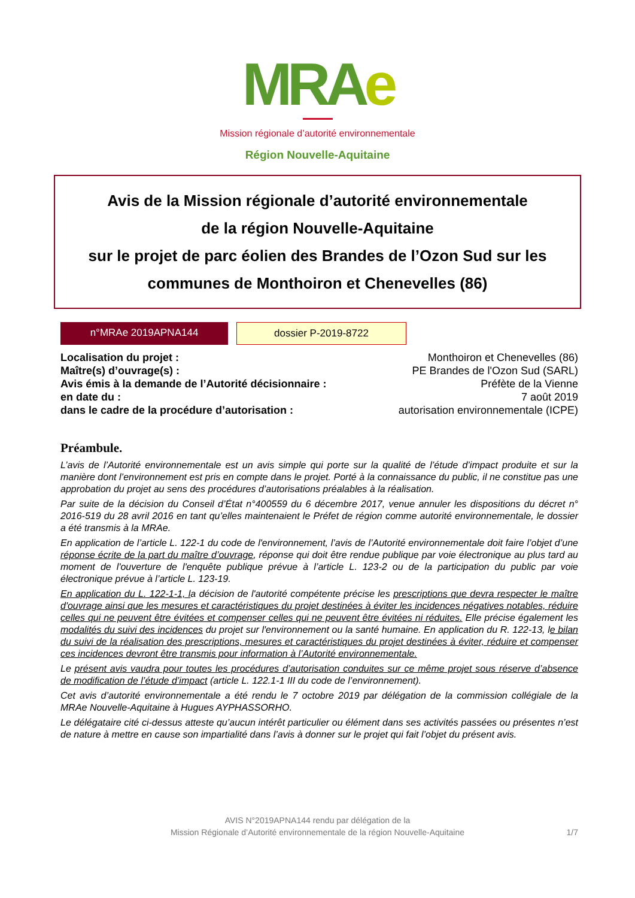MRA e
Mission régionale d’autorité environnementale
Région Nouvelle-Aquitaine
Avis de la Mission régionale d’autorité environnementale
de la région Nouvelle-Aquitaine
sur le projet de parc éolien des Brandes de l’Ozon Sud sur les communes de Monthoiron et Chenevelles (86)
n°MRAe 2019APNA144 dossier P-2019-8722
Localisation du projet : Monthoiron et Chenevelles (86)
Maître(s) d’ouvrage(s) : PE Brandes de l'Ozon Sud (SARL)
Avis émis à la demande de l’Autorité décisionnaire : Préfète de la Vienne
en date du : 7 août 2019
dans le cadre de la procédure d’autorisation : autorisation environnementale (ICPE)
Préambule.
L’avis de l’Autorité environnementale est un avis simple qui porte sur la qualité de l’étude d’impact produite et sur la manière dont l’environnement est pris en compte dans le projet. Porté à la connaissance du public, il ne constitue pas une approbation du projet au sens des procédures d’autorisations préalables à la réalisation.
Par suite de la décision du Conseil d’État n°400559 du 6 décembre 2017, venue annuler les dispositions du décret n° 2016-519 du 28 avril 2016 en tant qu’elles maintenaient le Préfet de région comme autorité environnementale, le dossier a été transmis à la MRAe.
En application de l’article L. 122-1 du code de l'environnement, l’avis de l’Autorité environnementale doit faire l’objet d’une réponse écrite de la part du maître d’ouvrage, réponse qui doit être rendue publique par voie électronique au plus tard au moment de l'ouverture de l'enquête publique prévue à l’article L. 123-2 ou de la participation du public par voie électronique prévue à l’article L. 123-19.
En application du L. 122-1-1, la décision de l'autorité compétente précise les prescriptions que devra respecter le maître d'ouvrage ainsi que les mesures et caractéristiques du projet destinées à éviter les incidences négatives notables, réduire celles qui ne peuvent être évitées et compenser celles qui ne peuvent être évitées ni réduites. Elle précise également les modalités du suivi des incidences du projet sur l'environnement ou la santé humaine. En application du R. 122-13, le bilan du suivi de la réalisation des prescriptions, mesures et caractéristiques du projet destinées à éviter, réduire et compenser ces incidences devront être transmis pour information à l’Autorité environnementale.
Le présent avis vaudra pour toutes les procédures d’autorisation conduites sur ce même projet sous réserve d’absence de modification de l’étude d’impact (article L. 122.1-1 III du code de l’environnement).
Cet avis d’autorité environnementale a été rendu le 7 octobre 2019 par délégation de la commission collégiale de la MRAe Nouvelle-Aquitaine à Hugues AYPHASSORHO.
Le délégataire cité ci-dessus atteste qu’aucun intérêt particulier ou élément dans ses activités passées ou présentes n’est de nature à mettre en cause son impartialité dans l’avis à donner sur le projet qui fait l’objet du présent avis.
AVIS N°2019APNA144 rendu par délégation de la
Mission Régionale d’Autorité environnementale de la région Nouvelle-Aquitaine
1/7